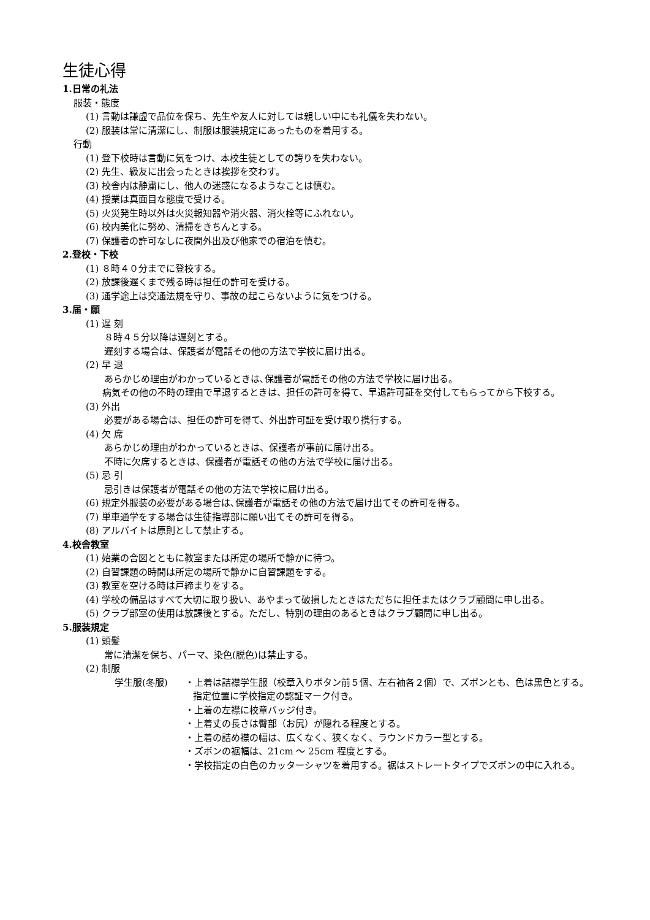生徒心得
1.日常の礼法
服装・態度
(1) 言動は謙虚で品位を保ち、先生や友人に対しては親しい中にも礼儀を失わない。
(2) 服装は常に清潔にし、制服は服装規定にあったものを着用する。
行動
(1) 登下校時は言動に気をつけ、本校生徒としての誇りを失わない。
(2) 先生、級友に出会ったときは挨拶を交わす。
(3) 校舎内は静粛にし、他人の迷惑になるようなことは慎む。
(4) 授業は真面目な態度で受ける。
(5) 火災発生時以外は火災報知器や消火器、消火栓等にふれない。
(6) 校内美化に努め、清掃をきちんとする。
(7) 保護者の許可なしに夜間外出及び他家での宿泊を慎む。
2.登校・下校
(1) ８時４０分までに登校する。
(2) 放課後遅くまで残る時は担任の許可を受ける。
(3) 通学途上は交通法規を守り、事故の起こらないように気をつける。
3.届・願
(1) 遅 刻
８時４５分以降は遅刻とする。
遅刻する場合は、保護者が電話その他の方法で学校に届け出る。
(2) 早 退
あらかじめ理由がわかっているときは､保護者が電話その他の方法で学校に届け出る。
　病気その他の不時の理由で早退するときは、担任の許可を得て、早退許可証を交付してもらってから下校する。
(3) 外出
必要がある場合は、担任の許可を得て、外出許可証を受け取り携行する。
(4) 欠 席
あらかじめ理由がわかっているときは、保護者が事前に届け出る。
不時に欠席するときは、保護者が電話その他の方法で学校に届け出る。
(5) 忌 引
忌引きは保護者が電話その他の方法で学校に届け出る。
(6) 規定外服装の必要がある場合は､保護者が電話その他の方法で届け出てその許可を得る。
(7) 単車通学をする場合は生徒指導部に願い出てその許可を得る。
(8) アルバイトは原則として禁止する。
4.校舎教室
(1) 始業の合図とともに教室または所定の場所で静かに待つ。
(2) 自習課題の時間は所定の場所で静かに自習課題をする。
(3) 教室を空ける時は戸締まりをする。
(4) 学校の備品はすべて大切に取り扱い、あやまって破損したときはただちに担任またはクラブ顧問に申し出る。
(5) クラブ部室の使用は放課後とする。ただし、特別の理由のあるときはクラブ顧問に申し出る。
5.服装規定
(1) 頭髪
常に清潔を保ち、パーマ、染色(脱色)は禁止する。
(2) 制服
学生服(冬服) ・上着は詰襟学生服（校章入りボタン前５個、左右袖各２個）で、ズボンとも、色は黒色とする。指定位置に学校指定の認証マーク付き。
・上着の左襟に校章バッジ付き。
・上着丈の長さは臀部（お尻）が隠れる程度とする。
・上着の詰め襟の幅は、広くなく、狭くなく、ラウンドカラー型とする。
・ズボンの裾幅は、21cm ～ 25cm 程度とする。
・学校指定の白色のカッターシャツを着用する。裾はストレートタイプでズボンの中に入れる。